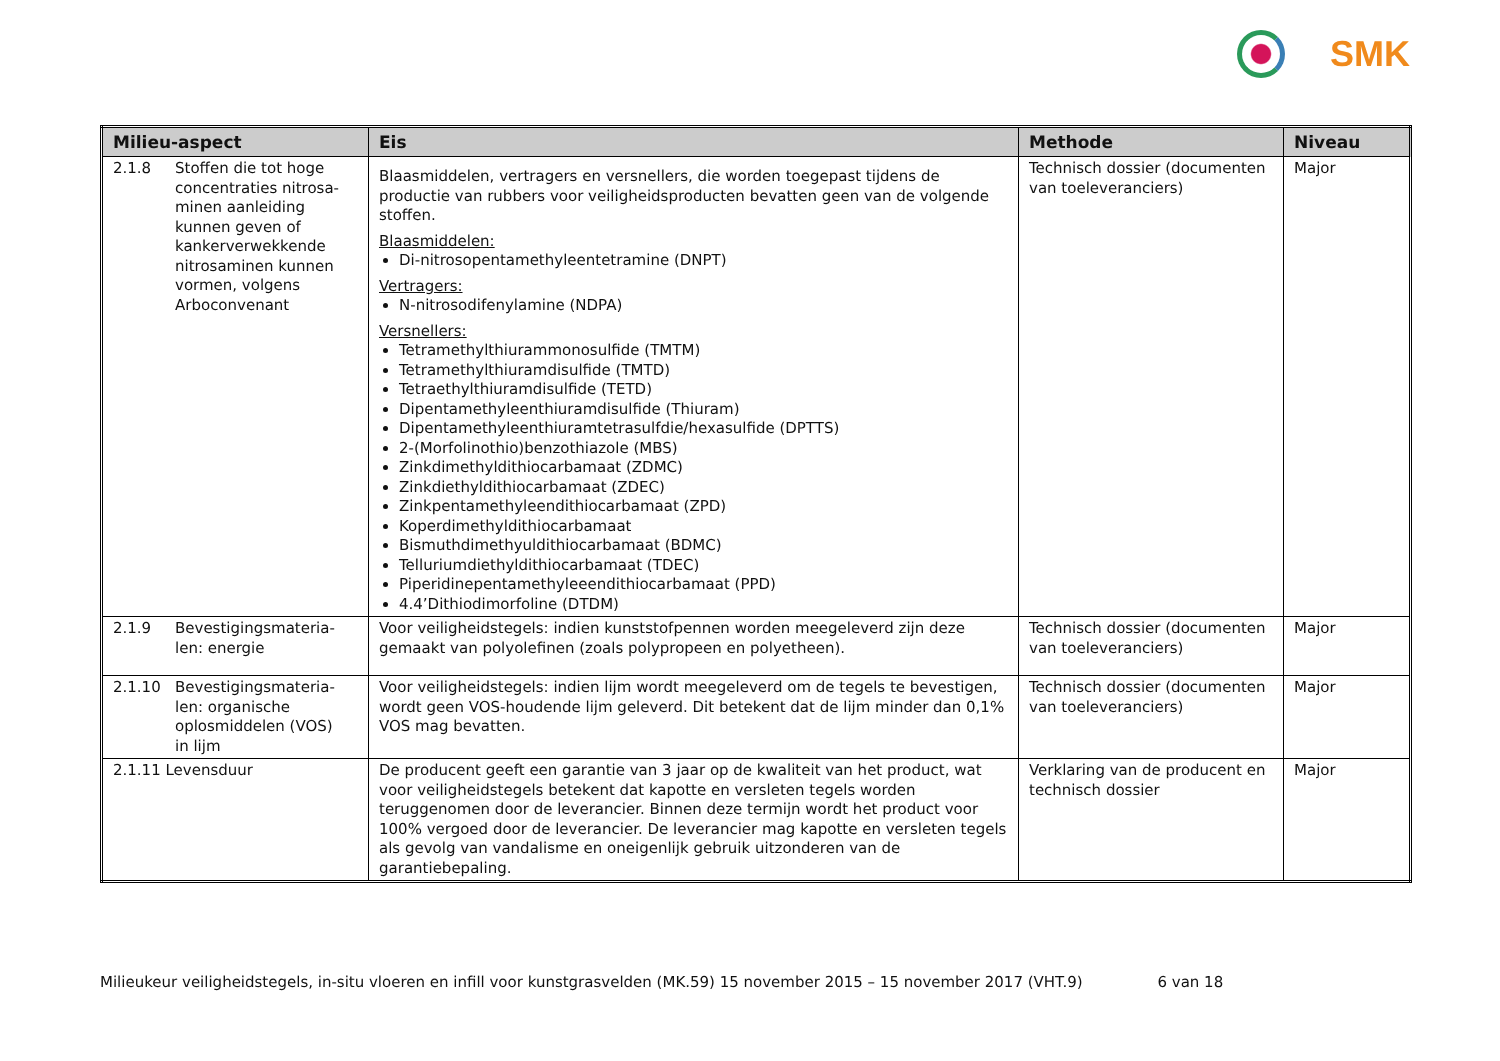SMK
| Milieu-aspect | Eis | Methode | Niveau |
| --- | --- | --- | --- |
| 2.1.8 Stoffen die tot hoge concentraties nitrosa-minen aanleiding kunnen geven of kankerverwekkende nitrosaminen kunnen vormen, volgens Arboconvenant | Blaasmiddelen, vertragers en versnellers, die worden toegepast tijdens de productie van rubbers voor veiligheidsproducten bevatten geen van de volgende stoffen. Blaasmiddelen: Di-nitrosopentamethyleentetramine (DNPT) Vertragers: N-nitrosodifenylamine (NDPA) Versnellers: Tetramethylthiurammonosulfide (TMTM) Tetramethylthiuramdisulfide (TMTD) Tetraethylthiuramdisulfide (TETD) Dipentamethyleenthiuramdisulfide (Thiuram) Dipentamethyleenthiuramtetrasulfdie/hexasulfide (DPTTS) 2-(Morfolinothio)benzothiazole (MBS) Zinkdimethyldithiocarbamaat (ZDMC) Zinkdiethyldithiocarbamaat (ZDEC) Zinkpentamethyleendithiocarbamaat (ZPD) Koperdimethyldithiocarbamaat Bismuthdimethyuldithiocarbamaat (BDMC) Telluriumdiethyldithiocarbamaat (TDEC) Piperidinepentamethyleeendithiocarbamaat (PPD) 4.4’Dithiodimorfoline (DTDM) | Technisch dossier (documenten van toeleveranciers) | Major |
| 2.1.9 Bevestigingsmateria-len: energie | Voor veiligheidstegels: indien kunststofpennen worden meegeleverd zijn deze gemaakt van polyolefinen (zoals polypropeen en polyetheen). | Technisch dossier (documenten van toeleveranciers) | Major |
| 2.1.10 Bevestigingsmateria-len: organische oplosmiddelen (VOS) in lijm | Voor veiligheidstegels: indien lijm wordt meegeleverd om de tegels te bevestigen, wordt geen VOS-houdende lijm geleverd. Dit betekent dat de lijm minder dan 0,1% VOS mag bevatten. | Technisch dossier (documenten van toeleveranciers) | Major |
| 2.1.11 Levensduur | De producent geeft een garantie van 3 jaar op de kwaliteit van het product, wat voor veiligheidstegels betekent dat kapotte en versleten tegels worden teruggenomen door de leverancier. Binnen deze termijn wordt het product voor 100% vergoed door de leverancier. De leverancier mag kapotte en versleten tegels als gevolg van vandalisme en oneigenlijk gebruik uitzonderen van de garantiebepaling. | Verklaring van de producent en technisch dossier | Major |
Milieukeur veiligheidstegels, in-situ vloeren en infill voor kunstgrasvelden (MK.59) 15 november 2015 – 15 november 2017 (VHT.9) 6 van 18